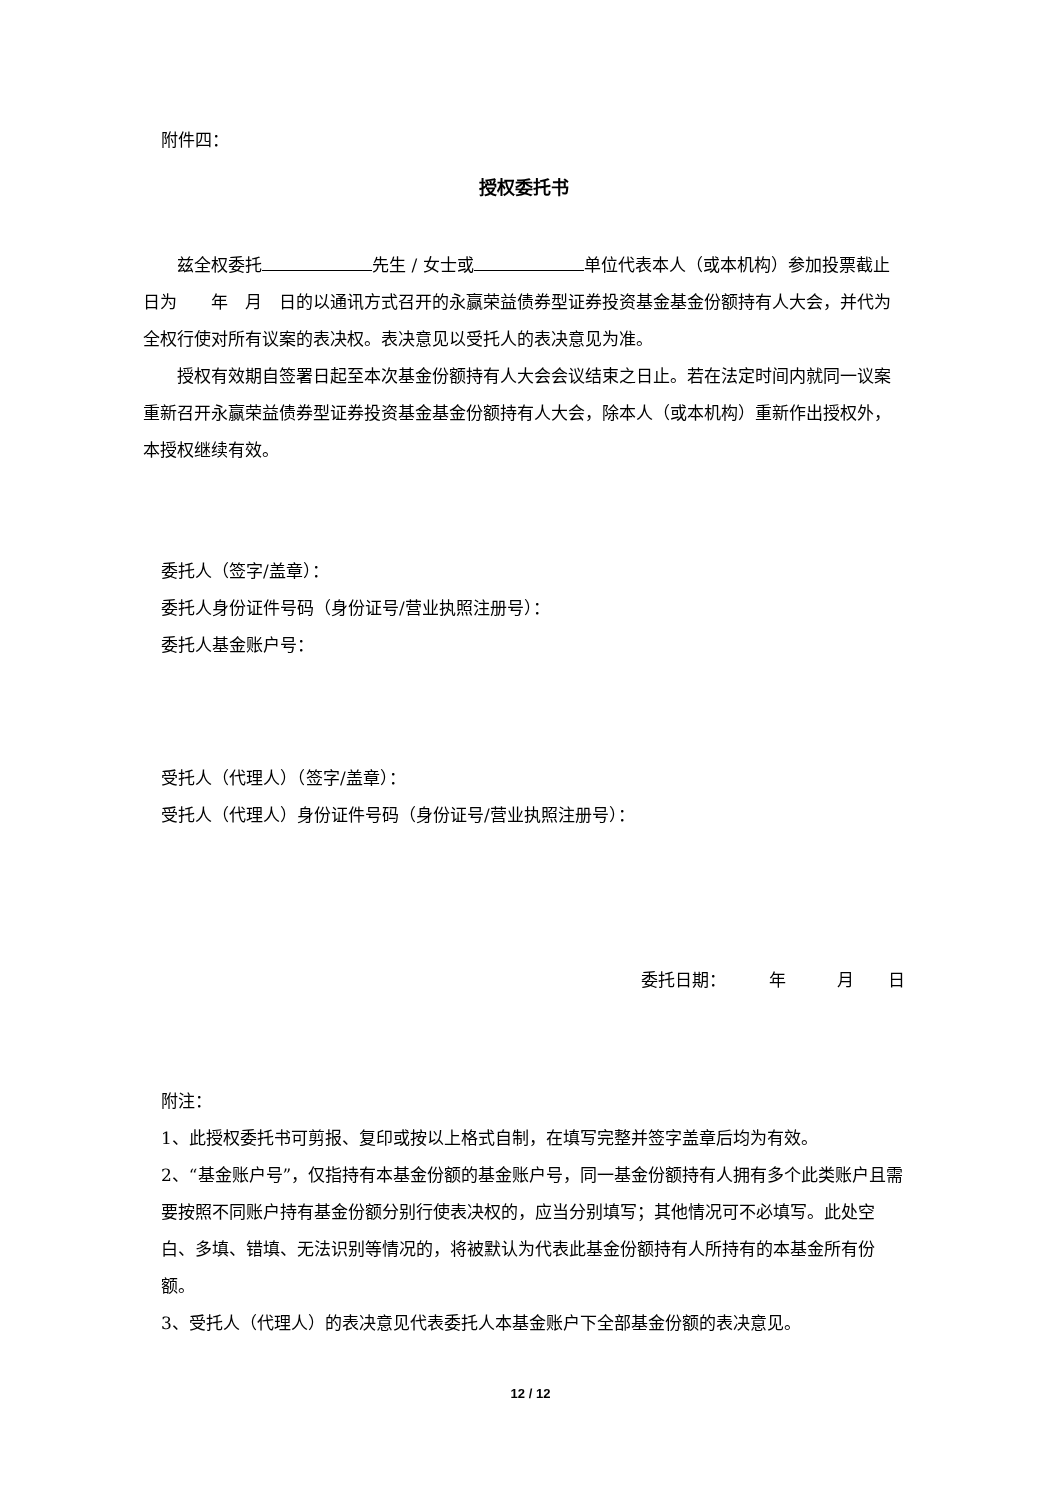附件四：
授权委托书
兹全权委托 先生 / 女士或 单位代表本人（或本机构）参加投票截止日为　　年　月　日的以通讯方式召开的永赢荣益债券型证券投资基金基金份额持有人大会，并代为全权行使对所有议案的表决权。表决意见以受托人的表决意见为准。
授权有效期自签署日起至本次基金份额持有人大会会议结束之日止。若在法定时间内就同一议案重新召开永赢荣益债券型证券投资基金基金份额持有人大会，除本人（或本机构）重新作出授权外，本授权继续有效。
委托人（签字/盖章）：
委托人身份证件号码（身份证号/营业执照注册号）：
委托人基金账户号：
受托人（代理人）（签字/盖章）：
受托人（代理人）身份证件号码（身份证号/营业执照注册号）：
委托日期：　　　年　　　月　　日
附注：
1、此授权委托书可剪报、复印或按以上格式自制，在填写完整并签字盖章后均为有效。
2、“基金账户号”，仅指持有本基金份额的基金账户号，同一基金份额持有人拥有多个此类账户且需要按照不同账户持有基金份额分别行使表决权的，应当分别填写；其他情况可不必填写。此处空白、多填、错填、无法识别等情况的，将被默认为代表此基金份额持有人所持有的本基金所有份额。
3、受托人（代理人）的表决意见代表委托人本基金账户下全部基金份额的表决意见。
12 / 12